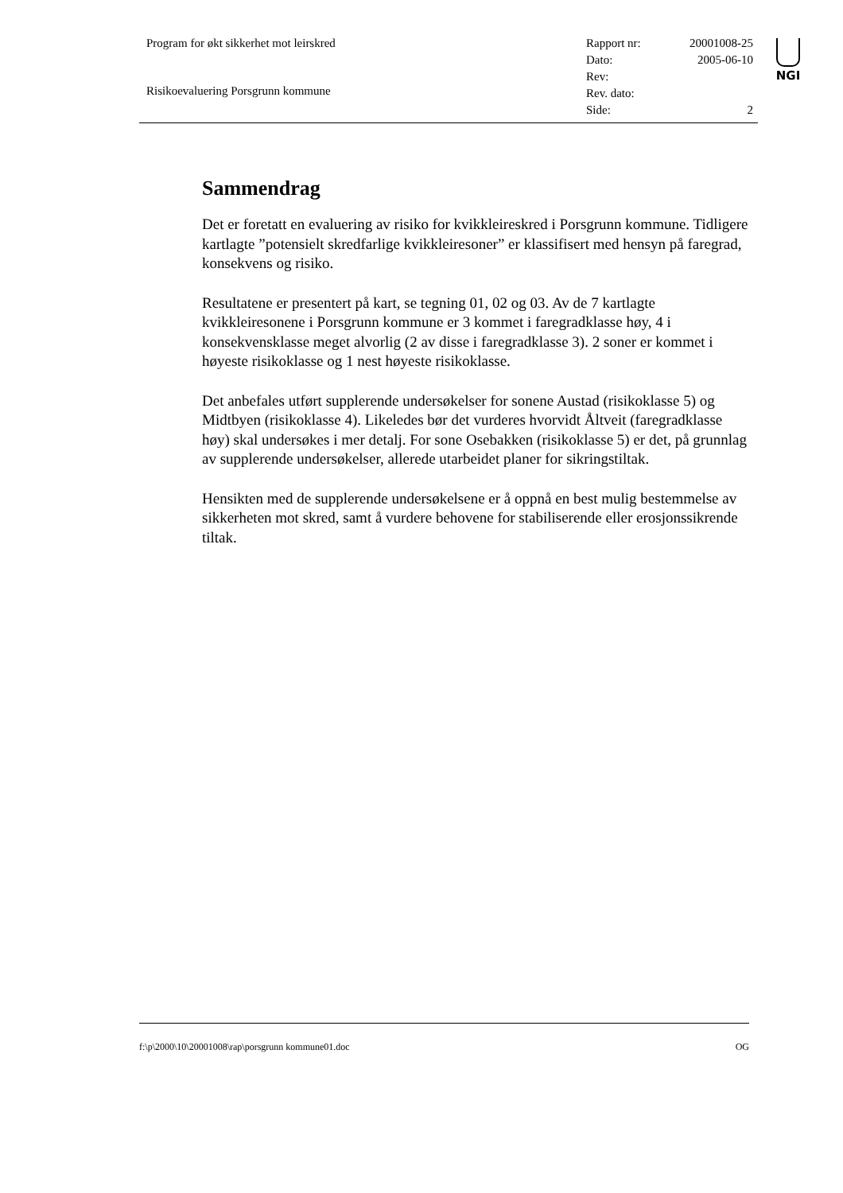Program for økt sikkerhet mot leirskred
Risikoevaluering Porsgrunn kommune
| Rapport nr: | 20001008-25 |
| Dato: | 2005-06-10 |
| Rev: | |
| Rev. dato: | |
| Side: | 2 |
NGI
Sammendrag
Det er foretatt en evaluering av risiko for kvikkleireskred i Porsgrunn kommune. Tidligere kartlagte ”potensielt skredfarlige kvikkleiresoner” er klassifisert med hensyn på faregrad, konsekvens og risiko.
Resultatene er presentert på kart, se tegning 01, 02 og 03. Av de 7 kartlagte kvikkleiresonene i Porsgrunn kommune er 3 kommet i faregradklasse høy, 4 i konsekvensklasse meget alvorlig (2 av disse i faregradklasse 3). 2 soner er kommet i høyeste risikoklasse og 1 nest høyeste risikoklasse.
Det anbefales utført supplerende undersøkelser for sonene Austad (risikoklasse 5) og Midtbyen (risikoklasse 4). Likeledes bør det vurderes hvorvidt Åltveit (faregradklasse høy) skal undersøkes i mer detalj. For sone Osebakken (risikoklasse 5) er det, på grunnlag av supplerende undersøkelser, allerede utarbeidet planer for sikringstiltak.
Hensikten med de supplerende undersøkelsene er å oppnå en best mulig bestemmelse av sikkerheten mot skred, samt å vurdere behovene for stabiliserende eller erosjonssikrende tiltak.
f:\p\2000\10\20001008\rap\porsgrunn kommune01.doc OG